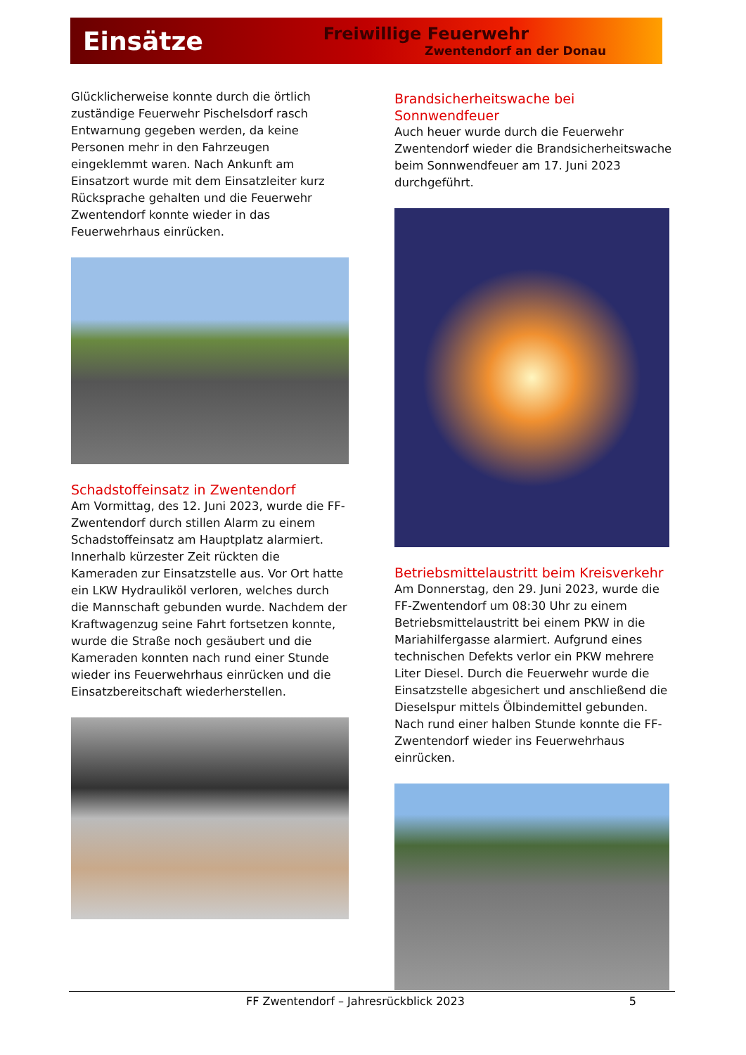Einsätze
Freiwillige Feuerwehr
Zwentendorf an der Donau
Glücklicherweise konnte durch die örtlich zuständige Feuerwehr Pischelsdorf rasch Entwarnung gegeben werden, da keine Personen mehr in den Fahrzeugen eingeklemmt waren. Nach Ankunft am Einsatzort wurde mit dem Einsatzleiter kurz Rücksprache gehalten und die Feuerwehr Zwentendorf konnte wieder in das Feuerwehrhaus einrücken.
Schadstoffeinsatz in Zwentendorf
Am Vormittag, des 12. Juni 2023, wurde die FF-Zwentendorf durch stillen Alarm zu einem Schadstoffeinsatz am Hauptplatz alarmiert. Innerhalb kürzester Zeit rückten die Kameraden zur Einsatzstelle aus. Vor Ort hatte ein LKW Hydrauliköl verloren, welches durch die Mannschaft gebunden wurde. Nachdem der Kraftwagenzug seine Fahrt fortsetzen konnte, wurde die Straße noch gesäubert und die Kameraden konnten nach rund einer Stunde wieder ins Feuerwehrhaus einrücken und die Einsatzbereitschaft wiederherstellen.
Brandsicherheitswache bei Sonnwendfeuer
Auch heuer wurde durch die Feuerwehr Zwentendorf wieder die Brandsicherheitswache beim Sonnwendfeuer am 17. Juni 2023 durchgeführt.
Betriebsmittelaustritt beim Kreisverkehr
Am Donnerstag, den 29. Juni 2023, wurde die FF-Zwentendorf um 08:30 Uhr zu einem Betriebsmittelaustritt bei einem PKW in die Mariahilfergasse alarmiert. Aufgrund eines technischen Defekts verlor ein PKW mehrere Liter Diesel. Durch die Feuerwehr wurde die Einsatzstelle abgesichert und anschließend die Dieselspur mittels Ölbindemittel gebunden. Nach rund einer halben Stunde konnte die FF-Zwentendorf wieder ins Feuerwehrhaus einrücken.
FF Zwentendorf – Jahresrückblick 2023 5